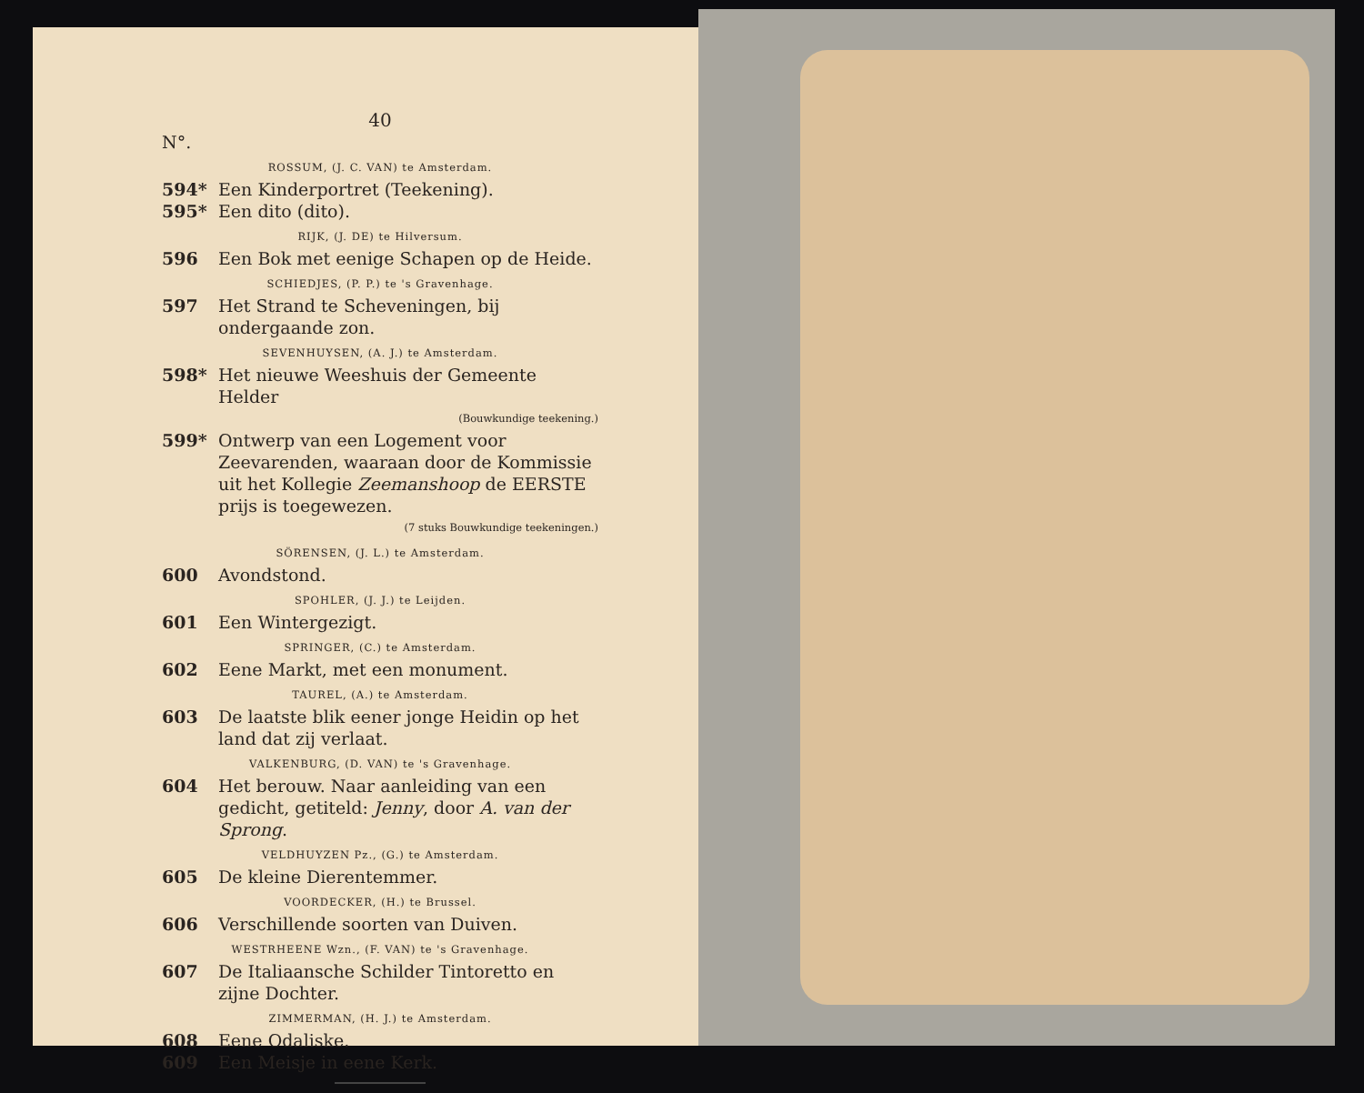40
N°.
ROSSUM, (J. C. VAN) te Amsterdam.
594* Een Kinderportret (Teekening).
595* Een dito (dito).
RIJK, (J. DE) te Hilversum.
596 Een Bok met eenige Schapen op de Heide.
SCHIEDJES, (P. P.) te 's Gravenhage.
597 Het Strand te Scheveningen, bij ondergaande zon.
SEVENHUYSEN, (A. J.) te Amsterdam.
598* Het nieuwe Weeshuis der Gemeente Helder
(Bouwkundige teekening.)
599* Ontwerp van een Logement voor Zeevarenden, waaraan door de Kommissie uit het Kollegie Zeemanshoop de EERSTE prijs is toegewezen.
(7 stuks Bouwkundige teekeningen.)
SÖRENSEN, (J. L.) te Amsterdam.
600 Avondstond.
SPOHLER, (J. J.) te Leijden.
601 Een Wintergezigt.
SPRINGER, (C.) te Amsterdam.
602 Eene Markt, met een monument.
TAUREL, (A.) te Amsterdam.
603 De laatste blik eener jonge Heidin op het land dat zij verlaat.
VALKENBURG, (D. VAN) te 's Gravenhage.
604 Het berouw. Naar aanleiding van een gedicht, getiteld: Jenny, door A. van der Sprong.
VELDHUYZEN Pz., (G.) te Amsterdam.
605 De kleine Dierentemmer.
VOORDECKER, (H.) te Brussel.
606 Verschillende soorten van Duiven.
WESTRHEENE Wzn., (F. VAN) te 's Gravenhage.
607 De Italiaansche Schilder Tintoretto en zijne Dochter.
ZIMMERMAN, (H. J.) te Amsterdam.
608 Eene Odaliske.
609 Een Meisje in eene Kerk.